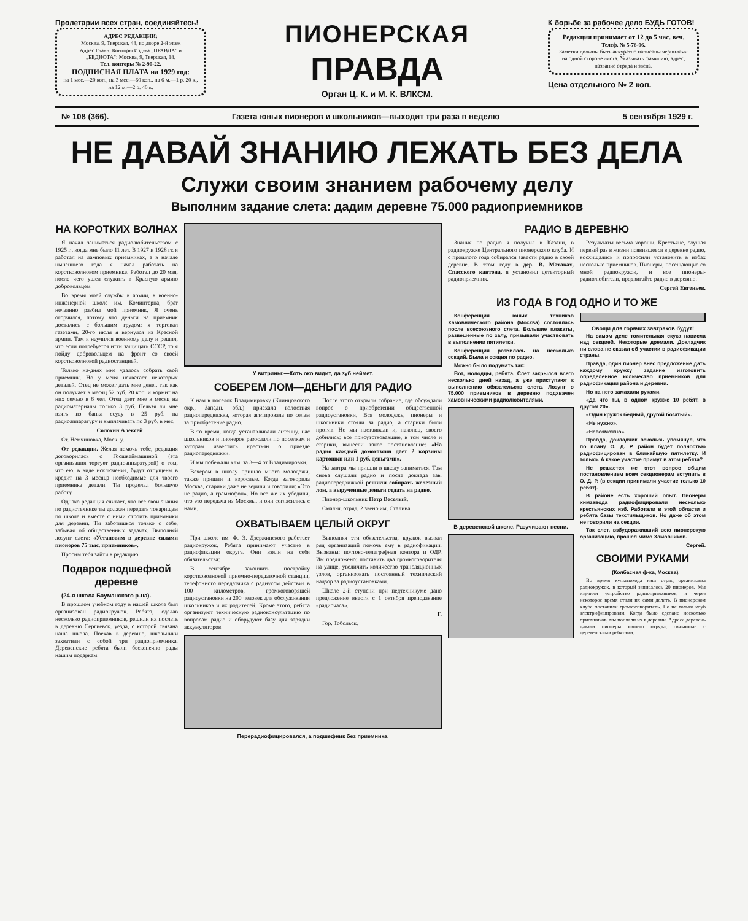Пролетарии всех стран, соединяйтесь!
АДРЕС РЕДАКЦИИ:
Москва, 9, Тверская, 48, во дворе 2-й этаж
Адрес Главн. Конторы Изд-ва „ПРАВДА" и „БЕДНОТА": Москва, 9, Тверская, 18.
Тел. конторы № 2-90-22.
ПОДПИСНАЯ ПЛАТА на 1929 год:
на 1 мес.—20 коп., на 3 мес.—60 коп., на 6 м.—1 р. 20 к., на 12 м.—2 р. 40 к.
ПИОНЕРСКАЯ
ПРАВДА
Орган Ц. К. и М. К. ВЛКСМ.
К борьбе за рабочее дело БУДЬ ГОТОВ!
Редакция принимает от 12 до 5 час. веч.
Телеф. № 5-76-06.
Заметки должны быть аккуратно написаны чернилами на одной стороне листа. Указывать фамилию, адрес, название отряда и звена.
Цена отдельного № 2 коп.
№ 108 (366). Газета юных пионеров и школьников—выходит три раза в неделю 5 сентября 1929 г.
НЕ ДАВАЙ ЗНАНИЮ ЛЕЖАТЬ БЕЗ ДЕЛА
Служи своим знанием рабочему делу
Выполним задание слета: дадим деревне 75.000 радиоприемников
НА КОРОТКИХ ВОЛНАХ
Я начал заниматься радиолюбительством с 1925 г., когда мне было 11 лет. В 1927 и 1928 гг. я работал на ламповых приемниках, а в начале нынешнего года я начал работать на коротковолновом приемнике. Работал до 20 мая, после чего ушел служить в Красную армию добровольцем.
Во время моей службы в армии, в военно-инженерной школе им. Коминтерна, брат нечаянно разбил мой приемник. Я очень огорчился, потому что деньги на приемник достались с большим трудом: я торговал газетами. 20-го июля я вернулся из Красной армии. Там я научился военному делу и решил, что если потребуется итти защищать СССР, то я пойду добровольцем на фронт со своей коротковолновой радиостанцией.
Только на-днях мне удалось собрать свой приемник. Но у меня нехватает некоторых деталей. Отец не может дать мне денег, так как он получает в месяц 52 руб. 20 коп. и кормит на них семью в 6 чел. Отец дает мне в месяц на радиоматериалы только 3 руб. Нельзя ли мне взять из банка ссуду в 25 руб. на радиоаппаратуру и выплачивать по 3 руб. в мес.
Солохин Алексей
Ст. Немчиновка, Моск. у.
От редакции. Желая помочь тебе, редакция договорилась с Госшвеймашиной (эта организация торгует радиоаппаратурой) о том, что ею, в виде исключения, будут отпущены в кредит на 3 месяца необходимые для твоего приемника детали. Ты проделал большую работу.
Однако редакция считает, что все свои знания по радиотехнике ты должен передать товарищам по школе и вместе с ними строить приемники для деревни. Ты заботишься только о себе, забывая об общественных задачах. Выполняй лозунг слета: «Установим в деревне силами пионеров 75 тыс. приемников».
Просим тебя зайти в редакцию.
Подарок подшефной деревне
(24-я школа Бауманского р-на).
В прошлом учебном году в нашей школе был организован радиокружок. Ребята, сделав несколько радиоприемников, решили их послать в деревню Сергиевск. уезда, с которой связана наша школа. Поехав в деревню, школьники захватили с собой три радиоприемника. Деревенские ребята были бесконечно рады нашим подаркам.
У витрины:—Хоть око видит, да зуб неймет.
СОБЕРЕМ ЛОМ—ДЕНЬГИ ДЛЯ РАДИО
К нам в поселок Владимировку (Клинцовского окр., Западн. обл.) приехала волостная радиопередвижка, которая агитировала по селам за приобретение радио.
В то время, когда устанавливали антенну, нас школьников и пионеров разослали по поселкам и хуторам известить крестьян о приезде радиопередвижки.
И мы побежали клм. за 3—4 от Владимировки.
Вечером в школу пришло много молодежи, также пришли и взрослые. Когда заговорила Москва, старики даже не верили и говорили: «Это не радио, а граммофон». Но все же их убедили, что это передача из Москвы, и они согласились с нами.
После этого открыли собрание, где обсуждали вопрос о приобретении общественной радиоустановки. Вся молодежь, пионеры и школьники стояли за радио, а старики были против. Но мы настаивали и, наконец, своего добились: все присутствовавшие, в том числе и старики, вынесли такое постановление: «На радио каждый домохозяин дает 2 корзины картошки или 1 руб. деньгами».
На завтра мы пришли в школу заниматься. Там снова слушали радио и после доклада зав. радиопередвижкой решили собирать железный лом, а вырученные деньги отдать на радио.
Пионер-школьник Петр Веселый.
Смальч. отряд, 2 звено им. Сталина.
ОХВАТЫВАЕМ ЦЕЛЫЙ ОКРУГ
При школе им. Ф. Э. Дзержинского работает радиокружок. Ребята принимают участие в радиофикации округа. Они взяли на себя обязательства:
В сентябре закончить постройку коротковолновой приемно-передаточной станции, телефонного передатчика с радиусом действия в 100 километров, громкоговорящей радиоустановки на 200 человек для обслуживания школьников и их родителей. Кроме этого, ребята организуют техническую радиоконсультацию по вопросам радио и оборудуют базу для зарядки аккумуляторов.
Выполняя эти обязательства, кружок вызвал ряд организаций помочь ему в радиофикации. Вызваны: почтово-телеграфная контора и ОДР. Им предложено: поставить два громкоговорителя на улице, увеличить количество трансляционных узлов, организовать постоянный технический надзор за радиоустановками.
Школе 2-й ступени при педтехникуме дано предложение ввести с 1 октября преподавание «радиочаса».
Г.
Гор. Тобольск.
Перерадиофицировался, а подшефник без приемника.
РАДИО В ДЕРЕВНЮ
Знания по радио я получил в Казани, в радиокружке Центрального пионерского клуба. И с прошлого года собирался завести радио в своей деревне. В этом году в дер. В. Матаках, Спасского кантона, я установил детекторный радиоприемник.
Результаты весьма хороши. Крестьяне, слушая первый раз в жизни появившееся в деревне радио, восхищались и попросили установить в избах несколько приемников. Пионеры, посещающие со мной радиокружок, и все пионеры-радиолюбители, продвигайте радио в деревню.
Сергей Евгеньев.
ИЗ ГОДА В ГОД ОДНО И ТО ЖЕ
Конференция юных техников Хамовнического района (Москва) состоялась после всесоюзного слета. Большие плакаты, развешенные по залу, призывали участвовать в выполнении пятилетки.
Конференция разбилась на несколько секций. Была и секция по радио.
Можно было подумать так:
Вот, молодцы, ребята. Слет закрылся всего несколько дней назад, а уже приступают к выполнению обязательств слета. Лозунг о 75.000 приемников в деревню подхвачен хамовническими радиолюбителями.
В деревенской школе. Разучивают песни.
Овощи для горячих завтраков будут!
На самом деле томительная скука нависла над секцией. Некоторые дремали. Докладчик ни слова не сказал об участии в радиофикации страны.
Правда, один пионер внес предложение дать каждому кружку задание изготовить определенное количество приемников для радиофикации района и деревни.
Но на него замахали руками.
«Да что ты, в одном кружке 10 ребят, в другом 20».
«Один кружок бедный, другой богатый».
«Не нужно».
«Невозможно».
Правда, докладчик вскользь упомянул, что по плану О. Д. Р. район будет полностью радиофицирован в ближайшую пятилетку. И только. А какое участие примут в этом ребята?
Не решается же этот вопрос общим постановлением всем секционерам вступить в О. Д. Р. (в секции принимали участие только 10 ребят).
В районе есть хороший опыт. Пионеры химзавода радиофицировали несколько крестьянских изб. Работали в этой области и ребята базы текстильщиков. Но даже об этом не говорили на секции.
Так слет, взбудораживший всю пионерскую организацию, прошел мимо Хамовников.
Сергей.
СВОИМИ РУКАМИ
(Колбасная ф-ка, Москва).
Во время культпохода наш отряд организовал радиокружок, в который записалось 20 пионеров. Мы изучили устройство радиоприемников, а через некоторое время стали их сами делать. В пионерском клубе поставили громкоговоритель. Но не только клуб электрифицировали. Когда было сделано несколько приемников, мы послали их в деревни. Адреса деревень давали пионеры нашего отряда, связанные с деревенскими ребятами.